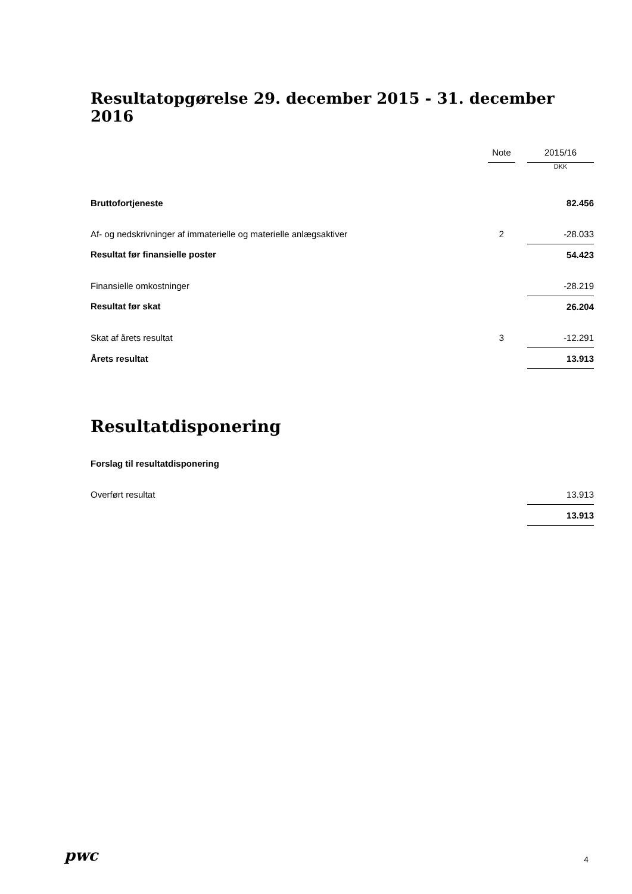Resultatopgørelse 29. december 2015 - 31. december 2016
| | Note | | 2015/16 |
| --- | --- | --- | --- |
| | | | DKK |
| Bruttofortjeneste | | | 82.456 |
| Af- og nedskrivninger af immaterielle og materielle anlægsaktiver | 2 | | -28.033 |
| Resultat før finansielle poster | | | 54.423 |
| Finansielle omkostninger | | | -28.219 |
| Resultat før skat | | | 26.204 |
| Skat af årets resultat | 3 | | -12.291 |
| Årets resultat | | | 13.913 |
Resultatdisponering
| Forslag til resultatdisponering | |
| Overført resultat | 13.913 |
| | 13.913 |
pwc 4